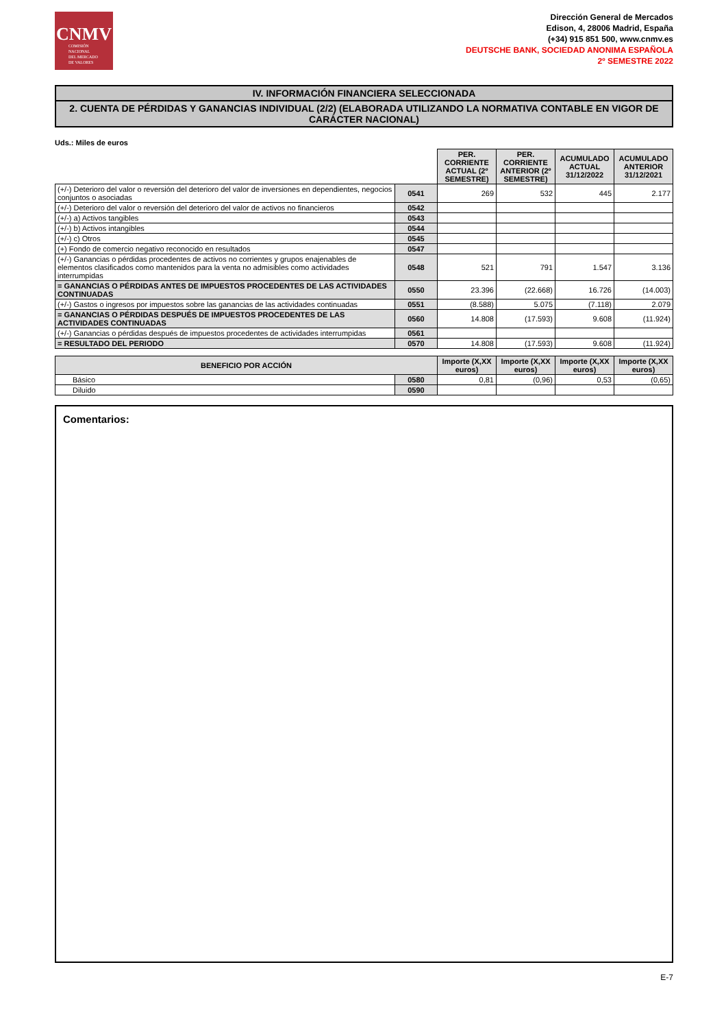CNMV
COMISIÓN
NACIONAL
DEL MERCADO
DE VALORES
Dirección General de Mercados
Edison, 4, 28006 Madrid, España
(+34) 915 851 500, www.cnmv.es
DEUTSCHE BANK, SOCIEDAD ANONIMA ESPAÑOLA
2º SEMESTRE 2022
IV. INFORMACIÓN FINANCIERA SELECCIONADA
2. CUENTA DE PÉRDIDAS Y GANANCIAS INDIVIDUAL (2/2) (ELABORADA UTILIZANDO LA NORMATIVA CONTABLE EN VIGOR DE CARÁCTER NACIONAL)
Uds.: Miles de euros
| | | PER. CORRIENTE ACTUAL (2º SEMESTRE) | PER. CORRIENTE ANTERIOR (2º SEMESTRE) | ACUMULADO ACTUAL 31/12/2022 | ACUMULADO ANTERIOR 31/12/2021 |
| (+/-) Deterioro del valor o reversión del deterioro del valor de inversiones en dependientes, negocios conjuntos o asociadas | 0541 | 269 | 532 | 445 | 2.177 |
| (+/-) Deterioro del valor o reversión del deterioro del valor de activos no financieros | 0542 | | | | |
| (+/-) a) Activos tangibles | 0543 | | | | |
| (+/-) b) Activos intangibles | 0544 | | | | |
| (+/-) c) Otros | 0545 | | | | |
| (+) Fondo de comercio negativo reconocido en resultados | 0547 | | | | |
| (+/-) Ganancias o pérdidas procedentes de activos no corrientes y grupos enajenables de elementos clasificados como mantenidos para la venta no admisibles como actividades interrumpidas | 0548 | 521 | 791 | 1.547 | 3.136 |
| = GANANCIAS O PÉRDIDAS ANTES DE IMPUESTOS PROCEDENTES DE LAS ACTIVIDADES CONTINUADAS | 0550 | 23.396 | (22.668) | 16.726 | (14.003) |
| (+/-) Gastos o ingresos por impuestos sobre las ganancias de las actividades continuadas | 0551 | (8.588) | 5.075 | (7.118) | 2.079 |
| = GANANCIAS O PÉRDIDAS DESPUÉS DE IMPUESTOS PROCEDENTES DE LAS ACTIVIDADES CONTINUADAS | 0560 | 14.808 | (17.593) | 9.608 | (11.924) |
| (+/-) Ganancias o pérdidas después de impuestos procedentes de actividades interrumpidas | 0561 | | | | |
| = RESULTADO DEL PERIODO | 0570 | 14.808 | (17.593) | 9.608 | (11.924) |
| BENEFICIO POR ACCIÓN | | Importe (X,XX euros) | Importe (X,XX euros) | Importe (X,XX euros) | Importe (X,XX euros) |
| --- | --- | --- | --- | --- | --- |
| Básico | 0580 | 0,81 | (0,96) | 0,53 | (0,65) |
| Diluido | 0590 | | | | |
Comentarios:
E-7